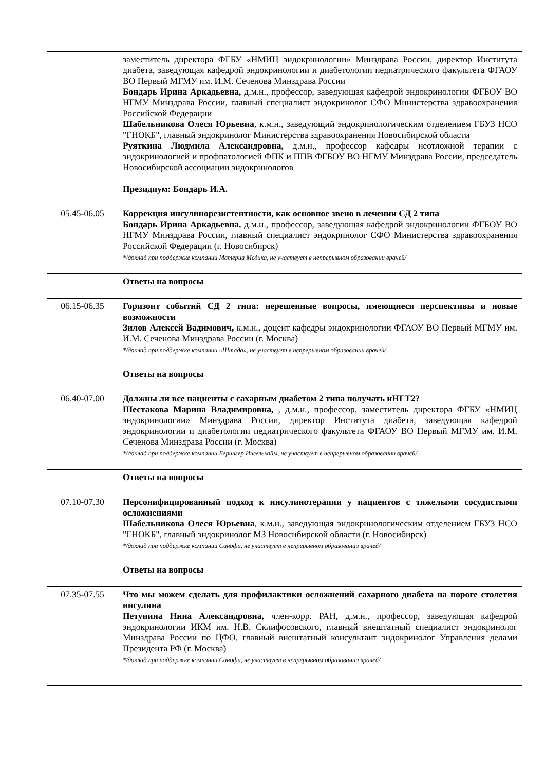| | заместитель директора ФГБУ «НМИЦ эндокринологии» Минздрава России, директор Института диабета, заведующая кафедрой эндокринологии и диабетологии педиатрического факультета ФГАОУ ВО Первый МГМУ им. И.М. Сеченова Минздрава России Бондарь Ирина Аркадьевна, д.м.н., профессор, заведующая кафедрой эндокринологии ФГБОУ ВО НГМУ Минздрава России, главный специалист эндокринолог СФО Министерства здравоохранения Российской Федерации Шабельникова Олеся Юрьевна , к.м.н., заведующий эндокринологическим отделением ГБУЗ НСО "ГНОКБ", главный эндокринолог Министерства здравоохранения Новосибирской области Руяткина Людмила Александровна, д.м.н., профессор кафедры неотложной терапии с эндокринологией и профпатологией ФПК и ППВ ФГБОУ ВО НГМУ Минздрава России, председатель Новосибирской ассоциации эндокринологов Президиум: Бондарь И.А. |
| 05.45-06.05 | Коррекция инсулинорезистентности, как основное звено в лечении СД 2 типа Бондарь Ирина Аркадьевна, д.м.н., профессор, заведующая кафедрой эндокринологии ФГБОУ ВО НГМУ Минздрава России, главный специалист эндокринолог СФО Министерства здравоохранения Российской Федерации (г. Новосибирск) */доклад при поддержке компании Материа Медика, не участвует в непрерывном образовании врачей/ |
| | Ответы на вопросы |
| 06.15-06.35 | Горизонт событий СД 2 типа: нерешенные вопросы, имеющиеся перспективы и новые возможности Зилов Алексей Вадимович, к.м.н., доцент кафедры эндокринологии ФГАОУ ВО Первый МГМУ им. И.М. Сеченова Минздрава России (г. Москва) */доклад при поддержке компании «Штада», не участвует в непрерывном образовании врачей/ |
| | Ответы на вопросы |
| 06.40-07.00 | Должны ли все пациенты с сахарным диабетом 2 типа получать иНГТ2? Шестакова Марина Владимировна, , д.м.н., профессор, заместитель директора ФГБУ «НМИЦ эндокринологии» Минздрава России, директор Института диабета, заведующая кафедрой эндокринологии и диабетологии педиатрического факультета ФГАОУ ВО Первый МГМУ им. И.М. Сеченова Минздрава России (г. Москва) */доклад при поддержке компании Берингер Ингельхайм, не участвует в непрерывном образовании врачей/ |
| | Ответы на вопросы |
| 07.10-07.30 | Персонифицированный подход к инсулинотерапии у пациентов с тяжелыми сосудистыми осложнениями Шабельникова Олеся Юрьевна , к.м.н., заведующая эндокринологическим отделением ГБУЗ НСО "ГНОКБ", главный эндокринолог МЗ Новосибирской области (г. Новосибирск) */доклад при поддержке компании Санофи, не участвует в непрерывном образовании врачей/ |
| | Ответы на вопросы |
| 07.35-07.55 | Что мы можем сделать для профилактики осложнений сахарного диабета на пороге столетия инсулина Петунина Нина Александровна, член-корр. РАН, д.м.н., профессор, заведующая кафедрой эндокринологии ИКМ им. Н.В. Склифосовского, главный внештатный специалист эндокринолог Минздрава России по ЦФО, главный внештатный консультант эндокринолог Управления делами Президента РФ (г. Москва) */доклад при поддержке компании Санофи, не участвует в непрерывном образовании врачей/ |